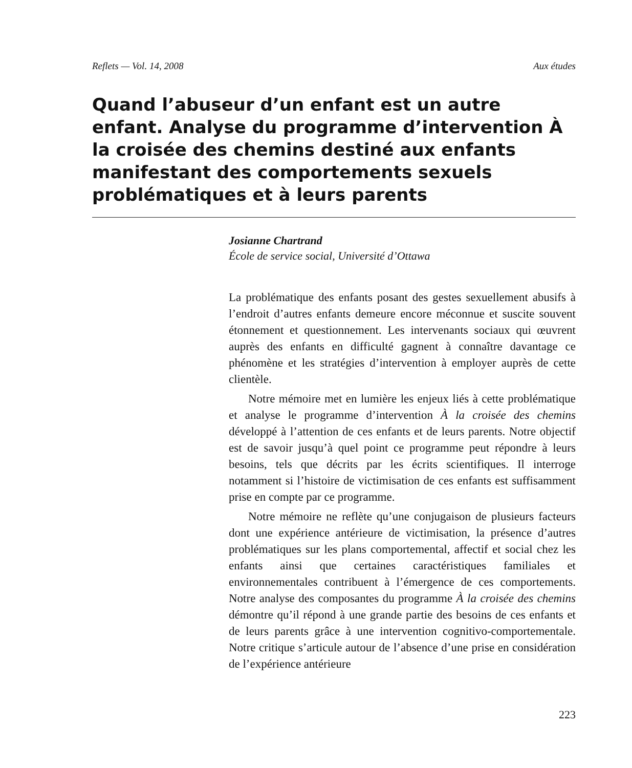Reflets — Vol. 14, 2008 Aux études
Quand l’abuseur d’un enfant est un autre enfant. Analyse du programme d’intervention À la croisée des chemins destiné aux enfants manifestant des comportements sexuels problématiques et à leurs parents
Josianne Chartrand
École de service social, Université d’Ottawa
La problématique des enfants posant des gestes sexuellement abusifs à l’endroit d’autres enfants demeure encore méconnue et suscite souvent étonnement et questionnement. Les intervenants sociaux qui œuvrent auprès des enfants en difficulté gagnent à connaître davantage ce phénomène et les stratégies d’intervention à employer auprès de cette clientèle.
Notre mémoire met en lumière les enjeux liés à cette problématique et analyse le programme d’intervention À la croisée des chemins développé à l’attention de ces enfants et de leurs parents. Notre objectif est de savoir jusqu’à quel point ce programme peut répondre à leurs besoins, tels que décrits par les écrits scientifiques. Il interroge notamment si l’histoire de victimisation de ces enfants est suffisamment prise en compte par ce programme.
Notre mémoire ne reflète qu’une conjugaison de plusieurs facteurs dont une expérience antérieure de victimisation, la présence d’autres problématiques sur les plans comportemental, affectif et social chez les enfants ainsi que certaines caractéristiques familiales et environnementales contribuent à l’émergence de ces comportements. Notre analyse des composantes du programme À la croisée des chemins démontre qu’il répond à une grande partie des besoins de ces enfants et de leurs parents grâce à une intervention cognitivo-comportementale. Notre critique s’articule autour de l’absence d’une prise en considération de l’expérience antérieure
223